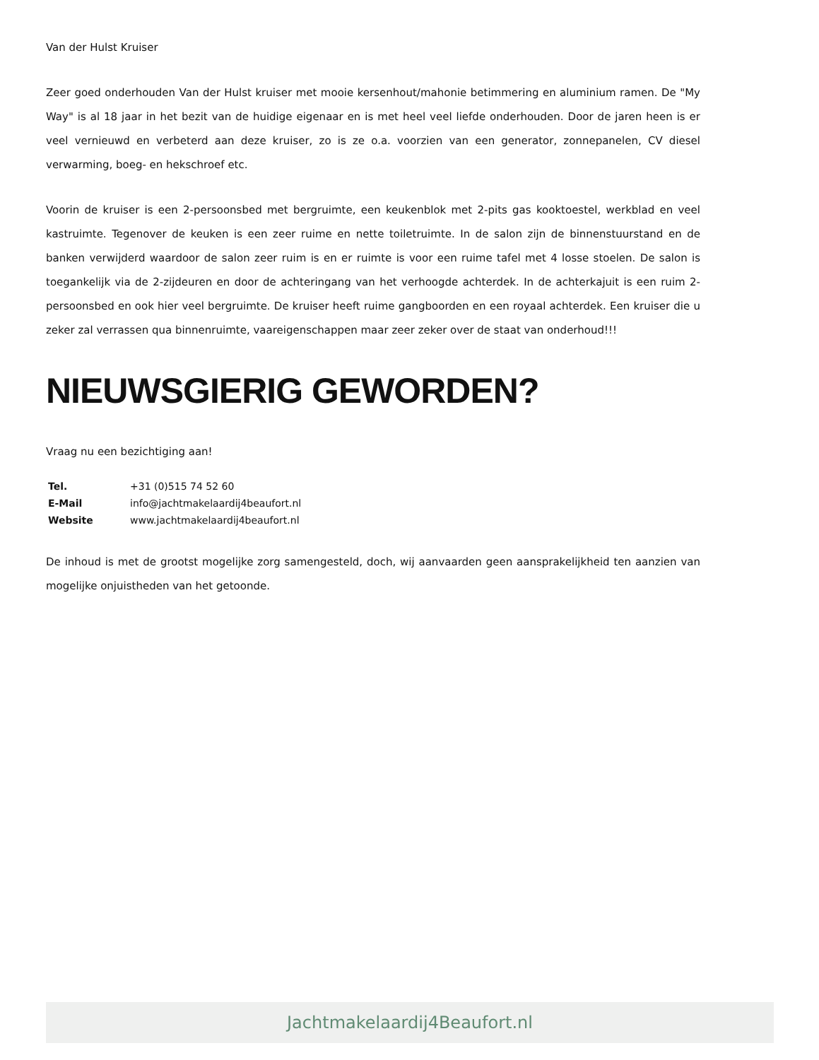Van der Hulst Kruiser
Zeer goed onderhouden Van der Hulst kruiser met mooie kersenhout/mahonie betimmering en aluminium ramen. De "My Way" is al 18 jaar in het bezit van de huidige eigenaar en is met heel veel liefde onderhouden. Door de jaren heen is er veel vernieuwd en verbeterd aan deze kruiser, zo is ze o.a. voorzien van een generator, zonnepanelen, CV diesel verwarming, boeg- en hekschroef etc.
Voorin de kruiser is een 2-persoonsbed met bergruimte, een keukenblok met 2-pits gas kooktoestel, werkblad en veel kastruimte. Tegenover de keuken is een zeer ruime en nette toiletruimte. In de salon zijn de binnenstuurstand en de banken verwijderd waardoor de salon zeer ruim is en er ruimte is voor een ruime tafel met 4 losse stoelen. De salon is toegankelijk via de 2-zijdeuren en door de achteringang van het verhoogde achterdek. In de achterkajuit is een ruim 2-persoonsbed en ook hier veel bergruimte. De kruiser heeft ruime gangboorden en een royaal achterdek. Een kruiser die u zeker zal verrassen qua binnenruimte, vaareigenschappen maar zeer zeker over de staat van onderhoud!!!
NIEUWSGIERIG GEWORDEN?
Vraag nu een bezichtiging aan!
| Tel. | +31 (0)515 74 52 60 |
| E-Mail | info@jachtmakelaardij4beaufort.nl |
| Website | www.jachtmakelaardij4beaufort.nl |
De inhoud is met de grootst mogelijke zorg samengesteld, doch, wij aanvaarden geen aansprakelijkheid ten aanzien van mogelijke onjuistheden van het getoonde.
Jachtmakelaardij4Beaufort.nl